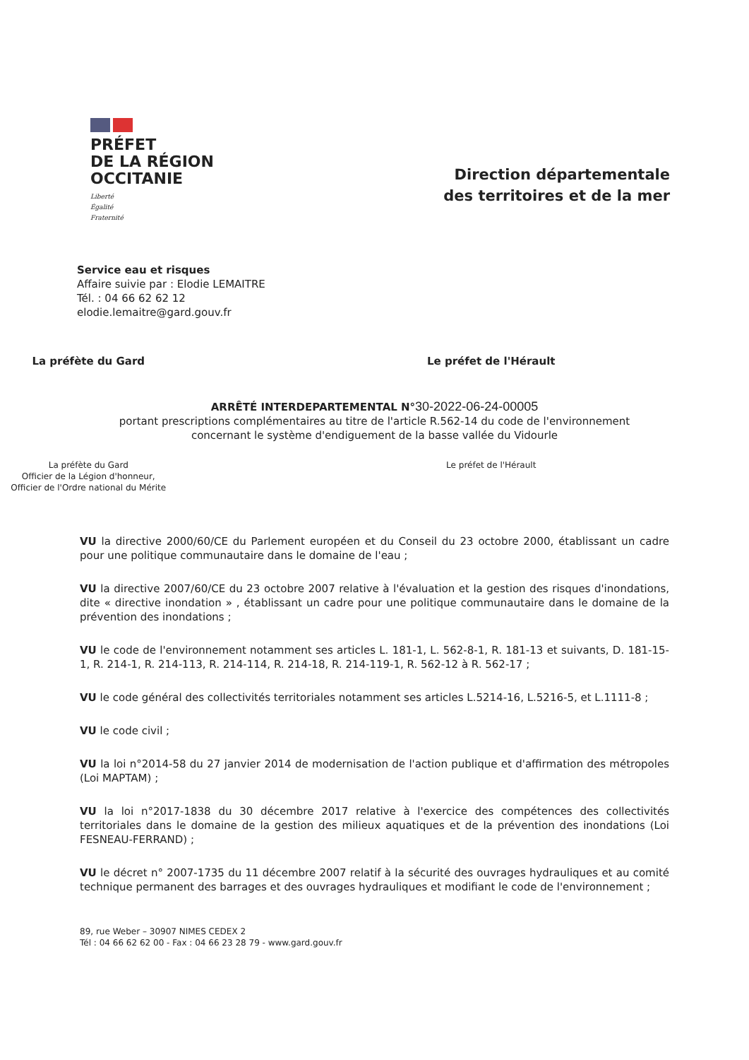PRÉFET
DE LA RÉGION
OCCITANIE
Liberté
Égalité
Fraternité
Direction départementale
des territoires et de la mer
Service eau et risques
Affaire suivie par : Elodie LEMAITRE
Tél. : 04 66 62 62 12
elodie.lemaitre@gard.gouv.fr
La préfète du Gard Le préfet de l'Hérault
ARRÊTÉ INTERDEPARTEMENTAL N°30-2022-06-24-00005
portant prescriptions complémentaires au titre de l'article R.562-14 du code de l'environnement
concernant le système d'endiguement de la basse vallée du Vidourle
La préfète du Gard
Officier de la Légion d'honneur,
Officier de l'Ordre national du Mérite
Le préfet de l'Hérault
VU la directive 2000/60/CE du Parlement européen et du Conseil du 23 octobre 2000, établissant un cadre pour une politique communautaire dans le domaine de l'eau ;
VU la directive 2007/60/CE du 23 octobre 2007 relative à l'évaluation et la gestion des risques d'inondations, dite « directive inondation » , établissant un cadre pour une politique communautaire dans le domaine de la prévention des inondations ;
VU le code de l'environnement notamment ses articles L. 181-1, L. 562-8-1, R. 181-13 et suivants, D. 181-15-1, R. 214-1, R. 214-113, R. 214-114, R. 214-18, R. 214-119-1, R. 562-12 à R. 562-17 ;
VU le code général des collectivités territoriales notamment ses articles L.5214-16, L.5216-5, et L.1111-8 ;
VU le code civil ;
VU la loi n°2014-58 du 27 janvier 2014 de modernisation de l'action publique et d'affirmation des métropoles (Loi MAPTAM) ;
VU la loi n°2017-1838 du 30 décembre 2017 relative à l'exercice des compétences des collectivités territoriales dans le domaine de la gestion des milieux aquatiques et de la prévention des inondations (Loi FESNEAU-FERRAND) ;
VU le décret n° 2007-1735 du 11 décembre 2007 relatif à la sécurité des ouvrages hydrauliques et au comité technique permanent des barrages et des ouvrages hydrauliques et modifiant le code de l'environnement ;
89, rue Weber – 30907 NIMES CEDEX 2
Tél : 04 66 62 62 00 - Fax : 04 66 23 28 79 - www.gard.gouv.fr